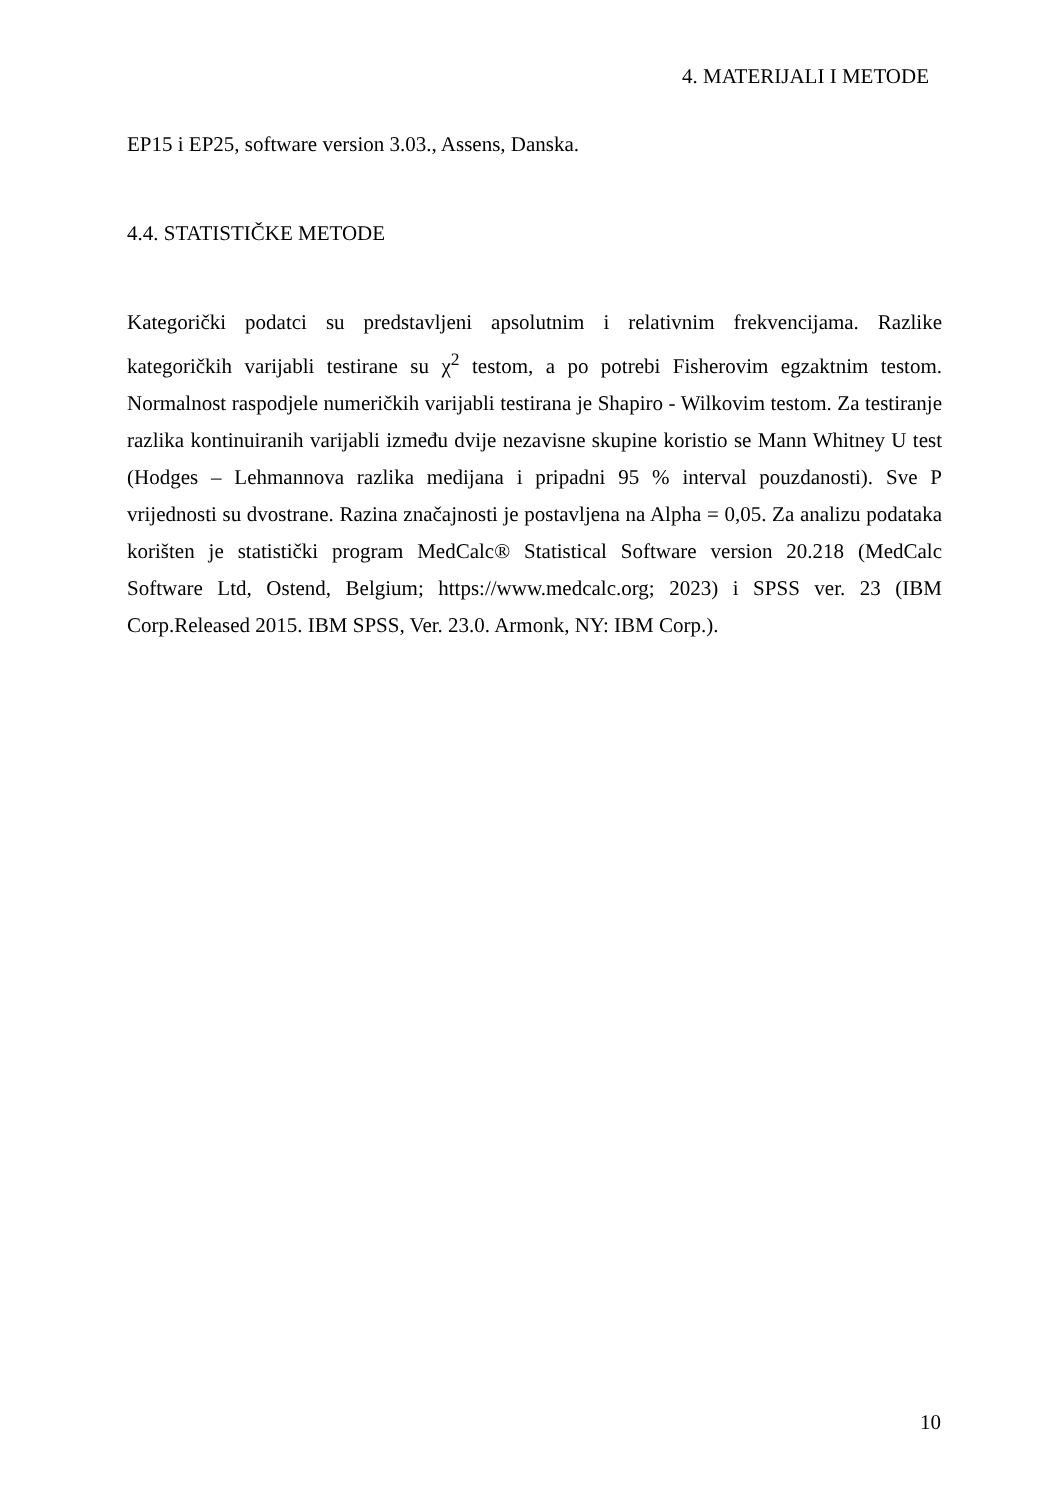4. MATERIJALI I METODE
EP15 i EP25, software version 3.03., Assens, Danska.
4.4. STATISTIČKE METODE
Kategorički podatci su predstavljeni apsolutnim i relativnim frekvencijama. Razlike kategoričkih varijabli testirane su χ<sup>2</sup> testom, a po potrebi Fisherovim egzaktnim testom. Normalnost raspodjele numeričkih varijabli testirana je Shapiro - Wilkovim testom. Za testiranje razlika kontinuiranih varijabli između dvije nezavisne skupine koristio se Mann Whitney U test (Hodges – Lehmannova razlika medijana i pripadni 95 % interval pouzdanosti). Sve P vrijednosti su dvostrane. Razina značajnosti je postavljena na Alpha = 0,05. Za analizu podataka korišten je statistički program MedCalc® Statistical Software version 20.218 (MedCalc Software Ltd, Ostend, Belgium; https://www.medcalc.org; 2023) i SPSS ver. 23 (IBM Corp.Released 2015. IBM SPSS, Ver. 23.0. Armonk, NY: IBM Corp.).
10